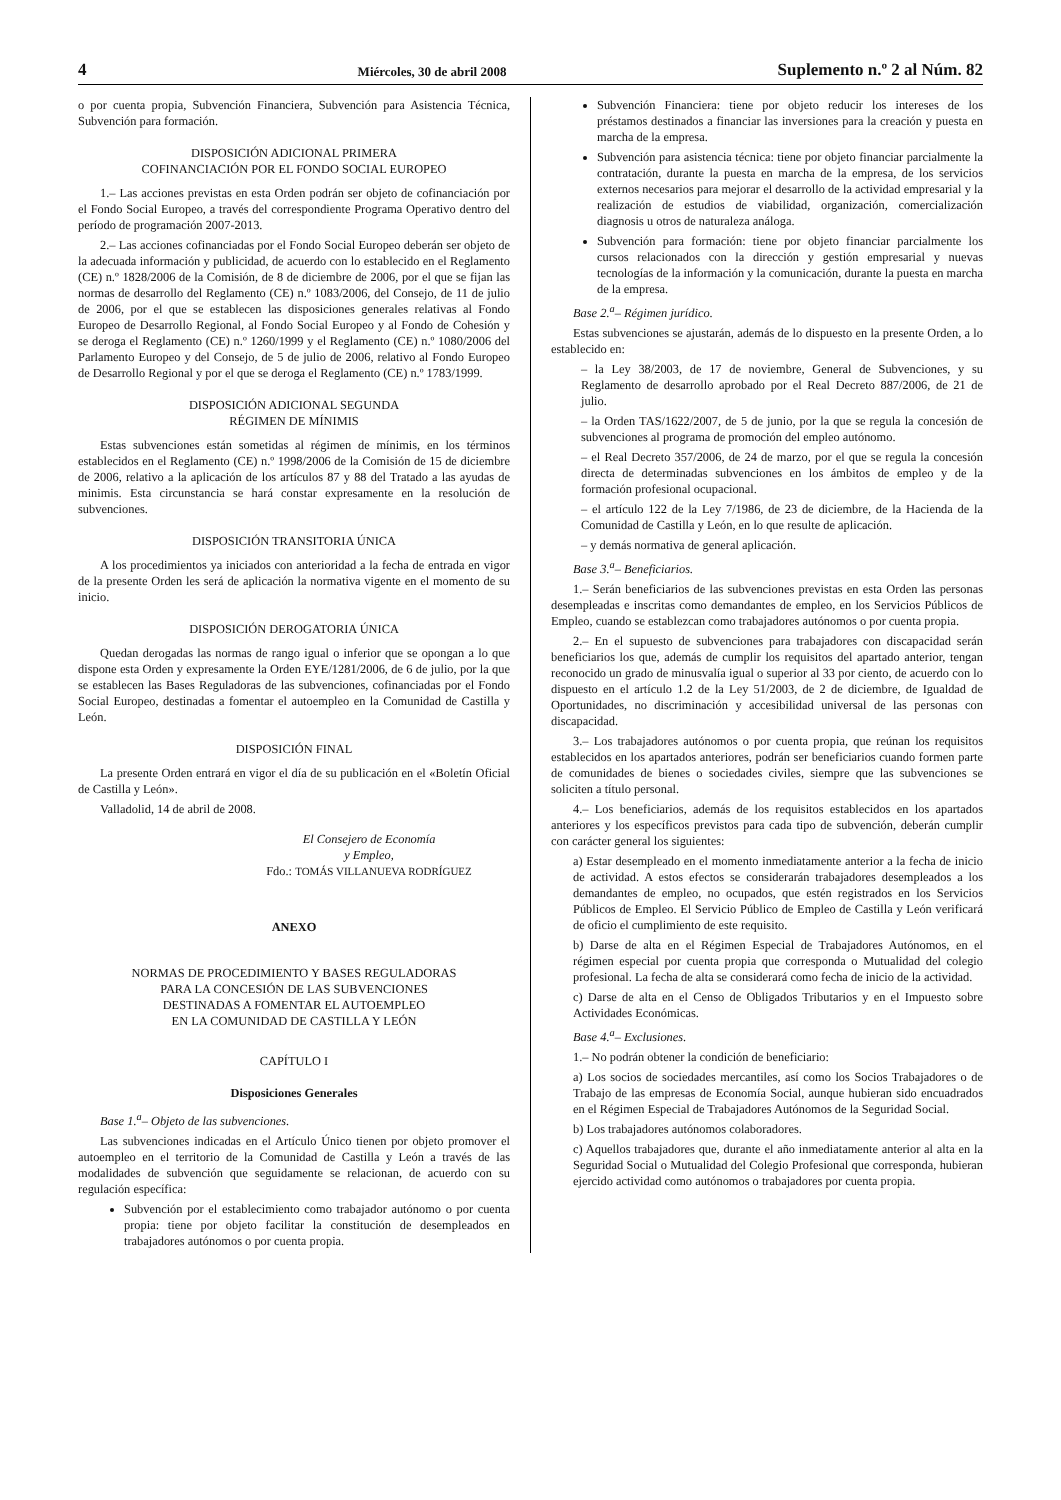4 Miércoles, 30 de abril 2008 Suplemento n.º 2 al Núm. 82
o por cuenta propia, Subvención Financiera, Subvención para Asistencia Técnica, Subvención para formación.
DISPOSICIÓN ADICIONAL PRIMERA
COFINANCIACIÓN POR EL FONDO SOCIAL EUROPEO
1.– Las acciones previstas en esta Orden podrán ser objeto de cofinanciación por el Fondo Social Europeo, a través del correspondiente Programa Operativo dentro del período de programación 2007-2013.
2.– Las acciones cofinanciadas por el Fondo Social Europeo deberán ser objeto de la adecuada información y publicidad, de acuerdo con lo establecido en el Reglamento (CE) n.º 1828/2006 de la Comisión, de 8 de diciembre de 2006, por el que se fijan las normas de desarrollo del Reglamento (CE) n.º 1083/2006, del Consejo, de 11 de julio de 2006, por el que se establecen las disposiciones generales relativas al Fondo Europeo de Desarrollo Regional, al Fondo Social Europeo y al Fondo de Cohesión y se deroga el Reglamento (CE) n.º 1260/1999 y el Reglamento (CE) n.º 1080/2006 del Parlamento Europeo y del Consejo, de 5 de julio de 2006, relativo al Fondo Europeo de Desarrollo Regional y por el que se deroga el Reglamento (CE) n.º 1783/1999.
DISPOSICIÓN ADICIONAL SEGUNDA
RÉGIMEN DE MÍNIMIS
Estas subvenciones están sometidas al régimen de mínimis, en los términos establecidos en el Reglamento (CE) n.º 1998/2006 de la Comisión de 15 de diciembre de 2006, relativo a la aplicación de los artículos 87 y 88 del Tratado a las ayudas de minimis. Esta circunstancia se hará constar expresamente en la resolución de subvenciones.
DISPOSICIÓN TRANSITORIA ÚNICA
A los procedimientos ya iniciados con anterioridad a la fecha de entrada en vigor de la presente Orden les será de aplicación la normativa vigente en el momento de su inicio.
DISPOSICIÓN DEROGATORIA ÚNICA
Quedan derogadas las normas de rango igual o inferior que se opongan a lo que dispone esta Orden y expresamente la Orden EYE/1281/2006, de 6 de julio, por la que se establecen las Bases Reguladoras de las subvenciones, cofinanciadas por el Fondo Social Europeo, destinadas a fomentar el autoempleo en la Comunidad de Castilla y León.
DISPOSICIÓN FINAL
La presente Orden entrará en vigor el día de su publicación en el «Boletín Oficial de Castilla y León».
Valladolid, 14 de abril de 2008.
El Consejero de Economía
y Empleo,
Fdo.: TOMÁS VILLANUEVA RODRÍGUEZ
ANEXO
NORMAS DE PROCEDIMIENTO Y BASES REGULADORAS
PARA LA CONCESIÓN DE LAS SUBVENCIONES
DESTINADAS A FOMENTAR EL AUTOEMPLEO
EN LA COMUNIDAD DE CASTILLA Y LEÓN
CAPÍTULO I
Disposiciones Generales
Base 1.<sup>a</sup>– Objeto de las subvenciones.
Las subvenciones indicadas en el Artículo Único tienen por objeto promover el autoempleo en el territorio de la Comunidad de Castilla y León a través de las modalidades de subvención que seguidamente se relacionan, de acuerdo con su regulación específica:
Subvención por el establecimiento como trabajador autónomo o por cuenta propia: tiene por objeto facilitar la constitución de desempleados en trabajadores autónomos o por cuenta propia.
Subvención Financiera: tiene por objeto reducir los intereses de los préstamos destinados a financiar las inversiones para la creación y puesta en marcha de la empresa.
Subvención para asistencia técnica: tiene por objeto financiar parcialmente la contratación, durante la puesta en marcha de la empresa, de los servicios externos necesarios para mejorar el desarrollo de la actividad empresarial y la realización de estudios de viabilidad, organización, comercialización diagnosis u otros de naturaleza análoga.
Subvención para formación: tiene por objeto financiar parcialmente los cursos relacionados con la dirección y gestión empresarial y nuevas tecnologías de la información y la comunicación, durante la puesta en marcha de la empresa.
Base 2.<sup>a</sup>– Régimen jurídico.
Estas subvenciones se ajustarán, además de lo dispuesto en la presente Orden, a lo establecido en:
– la Ley 38/2003, de 17 de noviembre, General de Subvenciones, y su Reglamento de desarrollo aprobado por el Real Decreto 887/2006, de 21 de julio.
– la Orden TAS/1622/2007, de 5 de junio, por la que se regula la concesión de subvenciones al programa de promoción del empleo autónomo.
– el Real Decreto 357/2006, de 24 de marzo, por el que se regula la concesión directa de determinadas subvenciones en los ámbitos de empleo y de la formación profesional ocupacional.
– el artículo 122 de la Ley 7/1986, de 23 de diciembre, de la Hacienda de la Comunidad de Castilla y León, en lo que resulte de aplicación.
– y demás normativa de general aplicación.
Base 3.<sup>a</sup>– Beneficiarios.
1.– Serán beneficiarios de las subvenciones previstas en esta Orden las personas desempleadas e inscritas como demandantes de empleo, en los Servicios Públicos de Empleo, cuando se establezcan como trabajadores autónomos o por cuenta propia.
2.– En el supuesto de subvenciones para trabajadores con discapacidad serán beneficiarios los que, además de cumplir los requisitos del apartado anterior, tengan reconocido un grado de minusvalía igual o superior al 33 por ciento, de acuerdo con lo dispuesto en el artículo 1.2 de la Ley 51/2003, de 2 de diciembre, de Igualdad de Oportunidades, no discriminación y accesibilidad universal de las personas con discapacidad.
3.– Los trabajadores autónomos o por cuenta propia, que reúnan los requisitos establecidos en los apartados anteriores, podrán ser beneficiarios cuando formen parte de comunidades de bienes o sociedades civiles, siempre que las subvenciones se soliciten a título personal.
4.– Los beneficiarios, además de los requisitos establecidos en los apartados anteriores y los específicos previstos para cada tipo de subvención, deberán cumplir con carácter general los siguientes:
a) Estar desempleado en el momento inmediatamente anterior a la fecha de inicio de actividad. A estos efectos se considerarán trabajadores desempleados a los demandantes de empleo, no ocupados, que estén registrados en los Servicios Públicos de Empleo. El Servicio Público de Empleo de Castilla y León verificará de oficio el cumplimiento de este requisito.
b) Darse de alta en el Régimen Especial de Trabajadores Autónomos, en el régimen especial por cuenta propia que corresponda o Mutualidad del colegio profesional. La fecha de alta se considerará como fecha de inicio de la actividad.
c) Darse de alta en el Censo de Obligados Tributarios y en el Impuesto sobre Actividades Económicas.
Base 4.<sup>a</sup>– Exclusiones.
1.– No podrán obtener la condición de beneficiario:
a) Los socios de sociedades mercantiles, así como los Socios Trabajadores o de Trabajo de las empresas de Economía Social, aunque hubieran sido encuadrados en el Régimen Especial de Trabajadores Autónomos de la Seguridad Social.
b) Los trabajadores autónomos colaboradores.
c) Aquellos trabajadores que, durante el año inmediatamente anterior al alta en la Seguridad Social o Mutualidad del Colegio Profesional que corresponda, hubieran ejercido actividad como autónomos o trabajadores por cuenta propia.